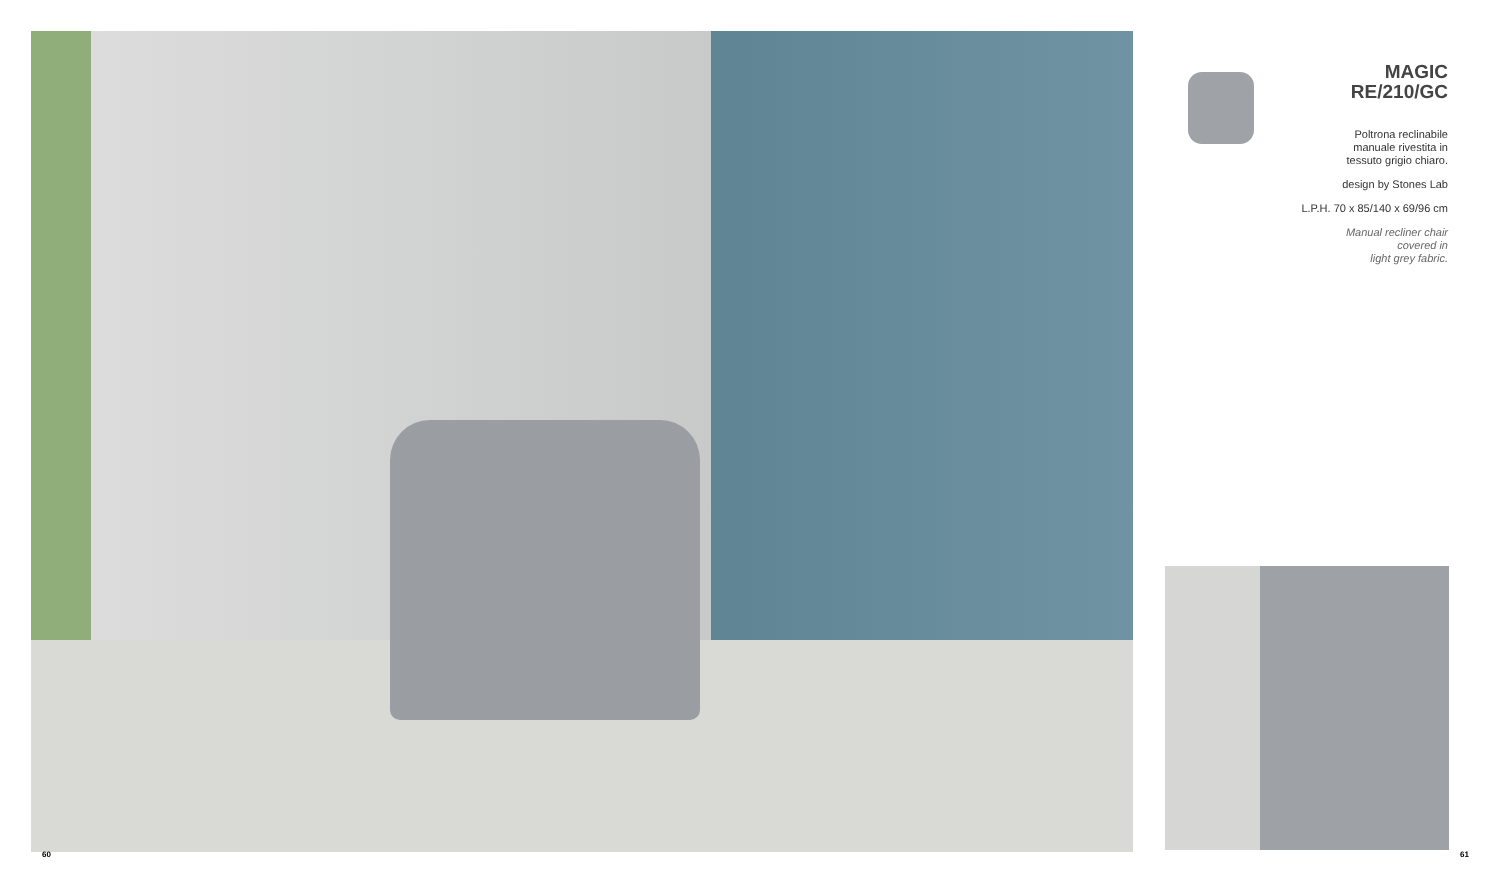MAGIC
RE/210/GC
Poltrona reclinabile
manuale rivestita in
tessuto grigio chiaro.
design by Stones Lab
L.P.H. 70 x 85/140 x 69/96 cm
Manual recliner chair
covered in
light grey fabric.
60 61